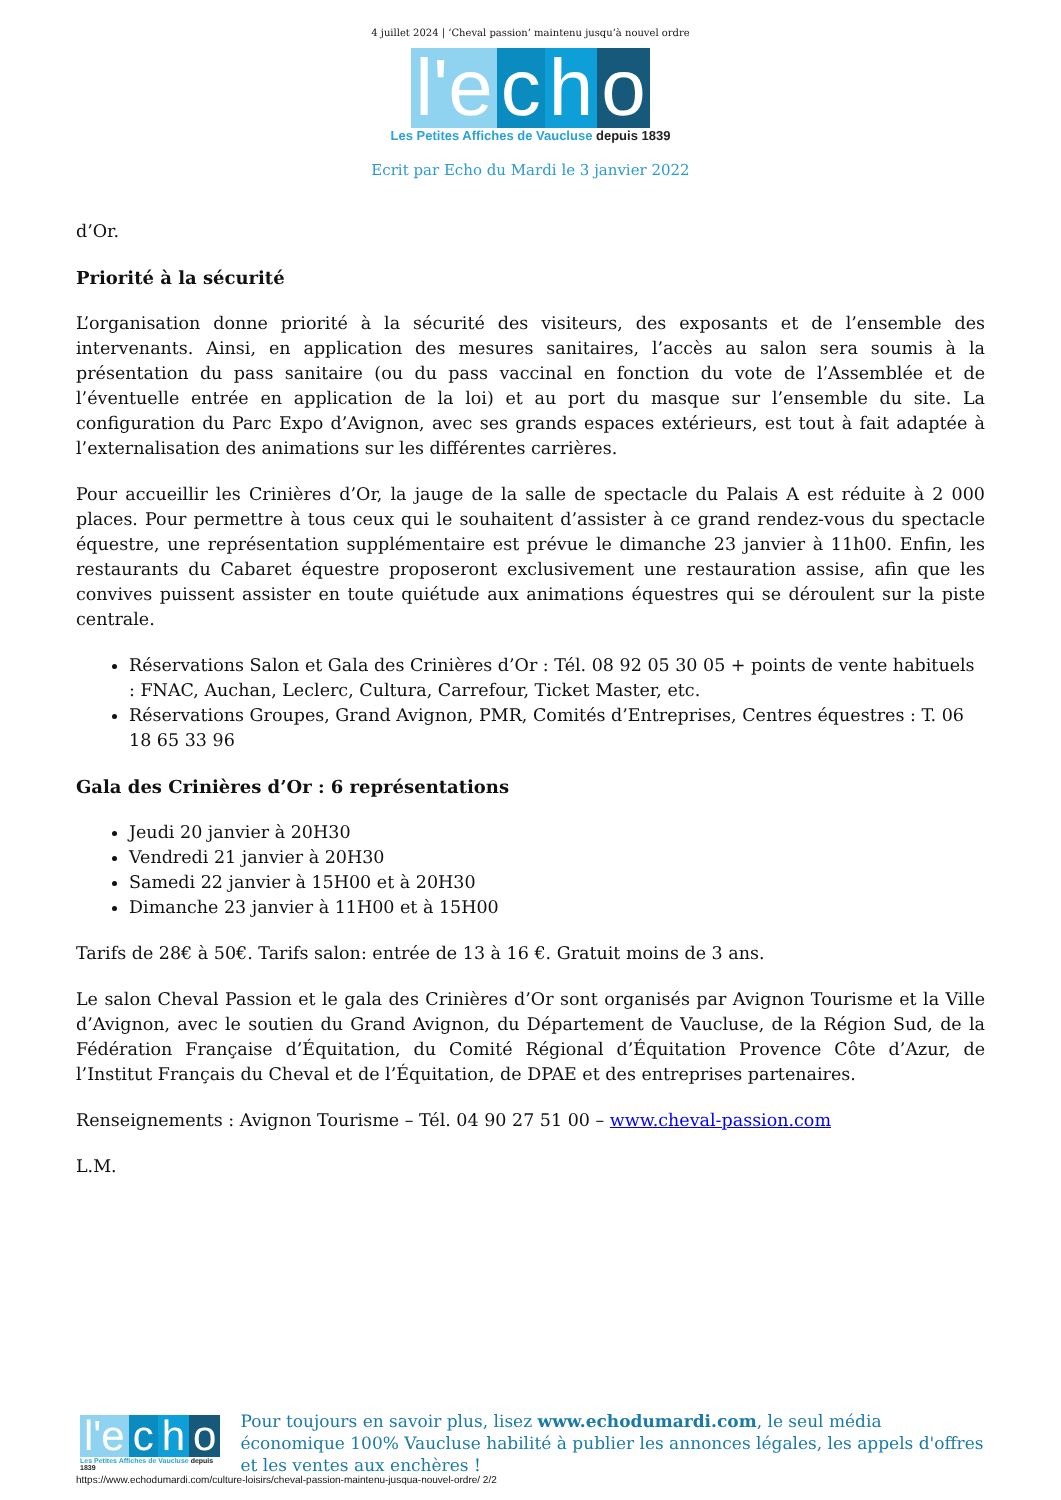4 juillet 2024 | ‘Cheval passion’ maintenu jusqu’à nouvel ordre
l'e c h o
Les Petites Affiches de Vaucluse depuis 1839
Ecrit par Echo du Mardi le 3 janvier 2022
d’Or.
Priorité à la sécurité
L’organisation donne priorité à la sécurité des visiteurs, des exposants et de l’ensemble des intervenants. Ainsi, en application des mesures sanitaires, l’accès au salon sera soumis à la présentation du pass sanitaire (ou du pass vaccinal en fonction du vote de l’Assemblée et de l’éventuelle entrée en application de la loi) et au port du masque sur l’ensemble du site. La configuration du Parc Expo d’Avignon, avec ses grands espaces extérieurs, est tout à fait adaptée à l’externalisation des animations sur les différentes carrières.
Pour accueillir les Crinières d’Or, la jauge de la salle de spectacle du Palais A est réduite à 2 000 places. Pour permettre à tous ceux qui le souhaitent d’assister à ce grand rendez-vous du spectacle équestre, une représentation supplémentaire est prévue le dimanche 23 janvier à 11h00. Enfin, les restaurants du Cabaret équestre proposeront exclusivement une restauration assise, afin que les convives puissent assister en toute quiétude aux animations équestres qui se déroulent sur la piste centrale.
Réservations Salon et Gala des Crinières d’Or : Tél. 08 92 05 30 05 + points de vente habituels : FNAC, Auchan, Leclerc, Cultura, Carrefour, Ticket Master, etc.
Réservations Groupes, Grand Avignon, PMR, Comités d’Entreprises, Centres équestres : T. 06 18 65 33 96
Gala des Crinières d’Or : 6 représentations
Jeudi 20 janvier à 20H30
Vendredi 21 janvier à 20H30
Samedi 22 janvier à 15H00 et à 20H30
Dimanche 23 janvier à 11H00 et à 15H00
Tarifs de 28€ à 50€. Tarifs salon: entrée de 13 à 16 €. Gratuit moins de 3 ans.
Le salon Cheval Passion et le gala des Crinières d’Or sont organisés par Avignon Tourisme et la Ville d’Avignon, avec le soutien du Grand Avignon, du Département de Vaucluse, de la Région Sud, de la Fédération Française d’Équitation, du Comité Régional d’Équitation Provence Côte d’Azur, de l’Institut Français du Cheval et de l’Équitation, de DPAE et des entreprises partenaires.
Renseignements : Avignon Tourisme – Tél. 04 90 27 51 00 – www.cheval-passion.com
L.M.
l'e c h o
Les Petites Affiches de Vaucluse depuis 1839
Pour toujours en savoir plus, lisez www.echodumardi.com, le seul média économique 100% Vaucluse habilité à publier les annonces légales, les appels d'offres et les ventes aux enchères !
https://www.echodumardi.com/culture-loisirs/cheval-passion-maintenu-jusqua-nouvel-ordre/ 2/2